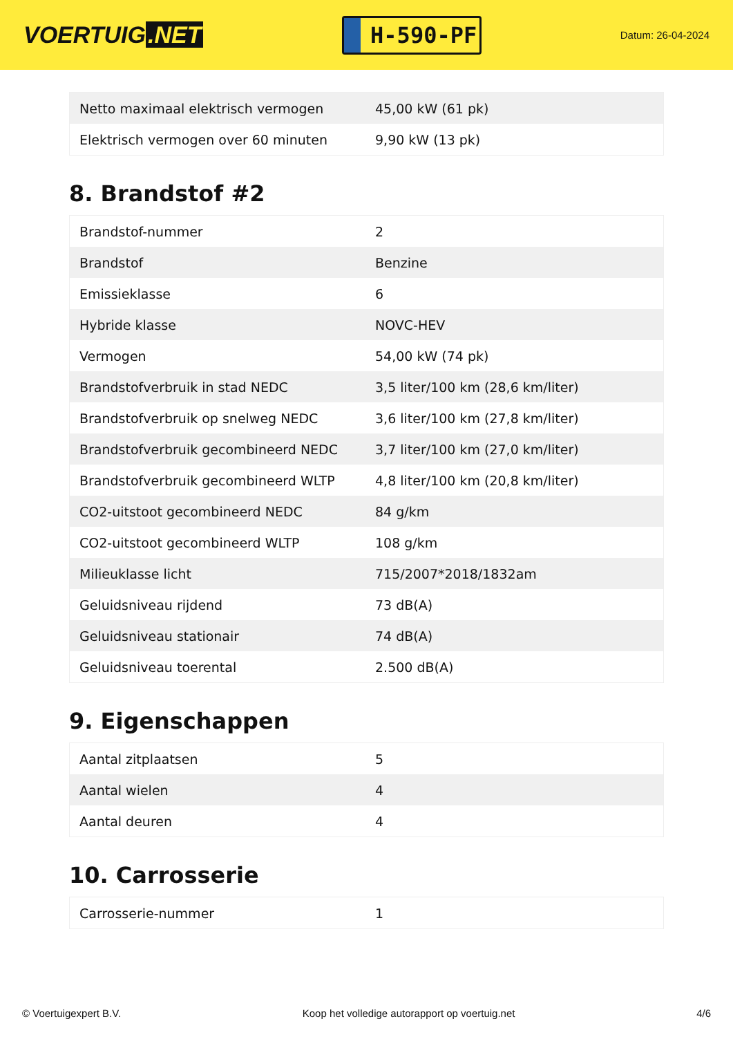VOERTUIG.NET
H-590-PF
Datum: 26-04-2024
| Netto maximaal elektrisch vermogen | 45,00 kW (61 pk) |
| Elektrisch vermogen over 60 minuten | 9,90 kW (13 pk) |
8. Brandstof #2
| Brandstof-nummer | 2 |
| Brandstof | Benzine |
| Emissieklasse | 6 |
| Hybride klasse | NOVC-HEV |
| Vermogen | 54,00 kW (74 pk) |
| Brandstofverbruik in stad NEDC | 3,5 liter/100 km (28,6 km/liter) |
| Brandstofverbruik op snelweg NEDC | 3,6 liter/100 km (27,8 km/liter) |
| Brandstofverbruik gecombineerd NEDC | 3,7 liter/100 km (27,0 km/liter) |
| Brandstofverbruik gecombineerd WLTP | 4,8 liter/100 km (20,8 km/liter) |
| CO2-uitstoot gecombineerd NEDC | 84 g/km |
| CO2-uitstoot gecombineerd WLTP | 108 g/km |
| Milieuklasse licht | 715/2007*2018/1832am |
| Geluidsniveau rijdend | 73 dB(A) |
| Geluidsniveau stationair | 74 dB(A) |
| Geluidsniveau toerental | 2.500 dB(A) |
9. Eigenschappen
| Aantal zitplaatsen | 5 |
| Aantal wielen | 4 |
| Aantal deuren | 4 |
10. Carrosserie
| Carrosserie-nummer | 1 |
© Voertuigexpert B.V. Koop het volledige autorapport op voertuig.net 4/6